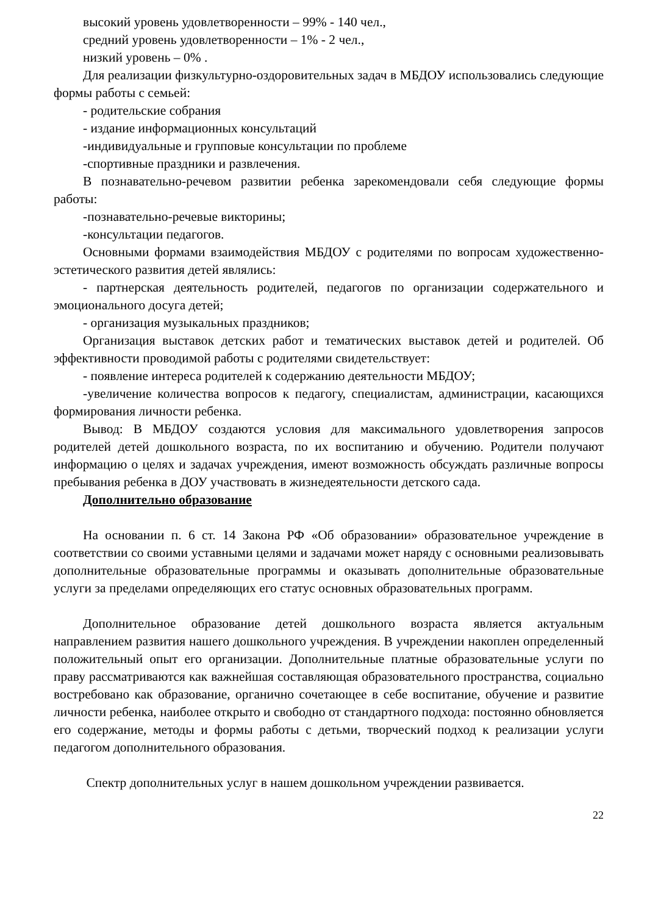высокий уровень удовлетворенности – 99% - 140 чел.,
средний уровень удовлетворенности – 1% - 2 чел.,
низкий уровень – 0% .
Для реализации физкультурно-оздоровительных задач в МБДОУ использовались следующие формы работы с семьей:
- родительские собрания
- издание информационных консультаций
-индивидуальные и групповые консультации по проблеме
-спортивные праздники и развлечения.
В познавательно-речевом развитии ребенка зарекомендовали себя следующие формы работы:
-познавательно-речевые викторины;
-консультации педагогов.
Основными формами взаимодействия МБДОУ с родителями по вопросам художественно-эстетического развития детей являлись:
- партнерская деятельность родителей, педагогов по организации содержательного и эмоционального досуга детей;
- организация музыкальных праздников;
Организация выставок детских работ и тематических выставок детей и родителей. Об эффективности проводимой работы с родителями свидетельствует:
- появление интереса родителей к содержанию деятельности МБДОУ;
-увеличение количества вопросов к педагогу, специалистам, администрации, касающихся формирования личности ребенка.
Вывод: В МБДОУ создаются условия для максимального удовлетворения запросов родителей детей дошкольного возраста, по их воспитанию и обучению. Родители получают информацию о целях и задачах учреждения, имеют возможность обсуждать различные вопросы пребывания ребенка в ДОУ участвовать в жизнедеятельности детского сада.
Дополнительно образование
На основании п. 6 ст. 14 Закона РФ «Об образовании» образовательное учреждение в соответствии со своими уставными целями и задачами может наряду с основными реализовывать дополнительные образовательные программы и оказывать дополнительные образовательные услуги за пределами определяющих его статус основных образовательных программ.
Дополнительное образование детей дошкольного возраста является актуальным направлением развития нашего дошкольного учреждения. В учреждении накоплен определенный положительный опыт его организации. Дополнительные платные образовательные услуги по праву рассматриваются как важнейшая составляющая образовательного пространства, социально востребовано как образование, органично сочетающее в себе воспитание, обучение и развитие личности ребенка, наиболее открыто и свободно от стандартного подхода: постоянно обновляется его содержание, методы и формы работы с детьми, творческий подход к реализации услуги педагогом дополнительного образования.
Спектр дополнительных услуг в нашем дошкольном учреждении развивается.
22